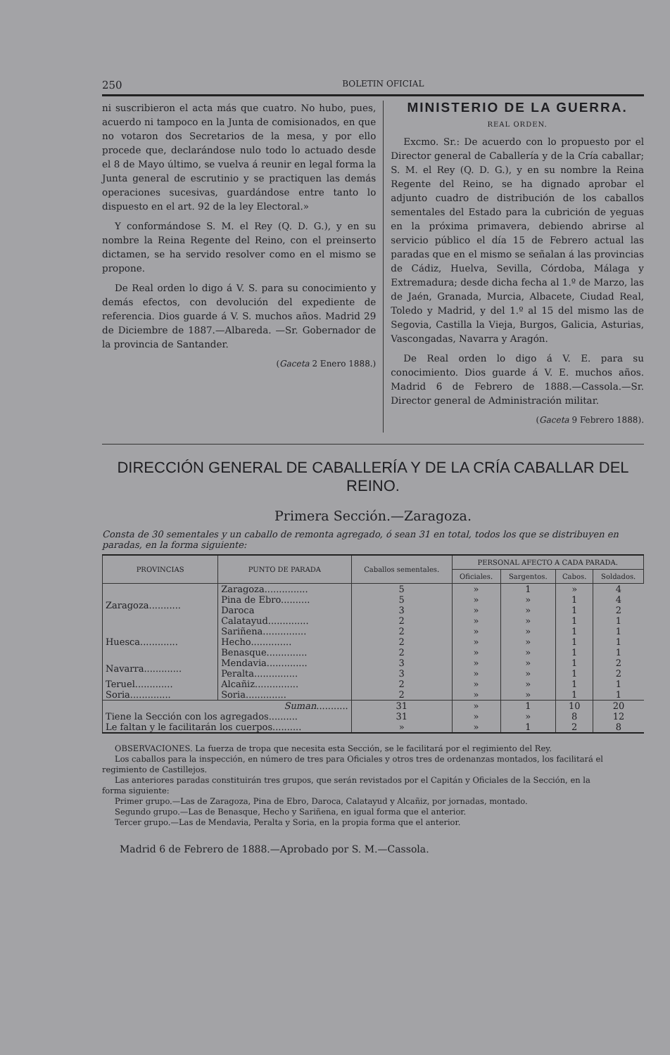250 BOLETIN OFICIAL
ni suscribieron el acta más que cuatro. No hubo, pues, acuerdo ni tampoco en la Junta de comisionados, en que no votaron dos Secretarios de la mesa, y por ello procede que, declarándose nulo todo lo actuado desde el 8 de Mayo último, se vuelva á reunir en legal forma la Junta general de escrutinio y se practiquen las demás operaciones sucesivas, guardándose entre tanto lo dispuesto en el art. 92 de la ley Electoral.»
Y conformándose S. M. el Rey (Q. D. G.), y en su nombre la Reina Regente del Reino, con el preinserto dictamen, se ha servido resolver como en el mismo se propone.
De Real orden lo digo á V. S. para su conocimiento y demás efectos, con devolución del expediente de referencia. Dios guarde á V. S. muchos años. Madrid 29 de Diciembre de 1887.—Albareda. —Sr. Gobernador de la provincia de Santander.
(Gaceta 2 Enero 1888.)
MINISTERIO DE LA GUERRA.
REAL ORDEN.
Excmo. Sr.: De acuerdo con lo propuesto por el Director general de Caballería y de la Cría caballar; S. M. el Rey (Q. D. G.), y en su nombre la Reina Regente del Reino, se ha dignado aprobar el adjunto cuadro de distribución de los caballos sementales del Estado para la cubrición de yeguas en la próxima primavera, debiendo abrirse al servicio público el día 15 de Febrero actual las paradas que en el mismo se señalan á las provincias de Cádiz, Huelva, Sevilla, Córdoba, Málaga y Extremadura; desde dicha fecha al 1.º de Marzo, las de Jaén, Granada, Murcia, Albacete, Ciudad Real, Toledo y Madrid, y del 1.º al 15 del mismo las de Segovia, Castilla la Vieja, Burgos, Galicia, Asturias, Vascongadas, Navarra y Aragón.
De Real orden lo digo á V. E. para su conocimiento. Dios guarde á V. E. muchos años. Madrid 6 de Febrero de 1888.—Cassola.—Sr. Director general de Administración militar.
(Gaceta 9 Febrero 1888).
DIRECCIÓN GENERAL DE CABALLERÍA Y DE LA CRÍA CABALLAR DEL REINO.
Primera Sección.—Zaragoza.
Consta de 30 sementales y un caballo de remonta agregado, ó sean 31 en total, todos los que se distribuyen en paradas, en la forma siguiente:
| PROVINCIAS | PUNTO DE PARADA | Caballos sementales. | PERSONAL AFECTO A CADA PARADA. | | | |
| --- | --- | --- | --- | --- | --- | --- |
| | | | Oficiales. | Sargentos. | Cabos. | Soldados. |
| Zaragoza........... | Zaragoza............... | 5 | » | 1 | » | 4 |
| | Pina de Ebro.......... | 5 | » | » | 1 | 4 |
| | Daroca | 3 | » | » | 1 | 2 |
| | Calatayud.............. | 2 | » | » | 1 | 1 |
| Huesca............. | Sariñena............... | 2 | » | » | 1 | 1 |
| | Hecho.............. | 2 | » | » | 1 | 1 |
| | Benasque.............. | 2 | » | » | 1 | 1 |
| Navarra............. | Mendavia.............. | 3 | » | » | 1 | 2 |
| | Peralta............... | 3 | » | » | 1 | 2 |
| Teruel............. | Alcañiz............... | 2 | » | » | 1 | 1 |
| Soria.............. | Soria.............. | 2 | » | » | 1 | 1 |
| Suman ........... | | 31 | » | 1 | 10 | 20 |
| Tiene la Sección con los agregados.......... | | 31 | » | » | 8 | 12 |
| Le faltan y le facilitarán los cuerpos.......... | | » | » | 1 | 2 | 8 |
OBSERVACIONES. La fuerza de tropa que necesita esta Sección, se le facilitará por el regimiento del Rey.
Los caballos para la inspección, en número de tres para Oficiales y otros tres de ordenanzas montados, los facilitará el
regimiento de Castillejos.
Las anteriores paradas constituirán tres grupos, que serán revistados por el Capitán y Oficiales de la Sección, en la
forma siguiente:
Primer grupo.—Las de Zaragoza, Pina de Ebro, Daroca, Calatayud y Alcañiz, por jornadas, montado.
Segundo grupo.—Las de Benasque, Hecho y Sariñena, en igual forma que el anterior.
Tercer grupo.—Las de Mendavia, Peralta y Soria, en la propia forma que el anterior.
Madrid 6 de Febrero de 1888.—Aprobado por S. M.—Cassola.